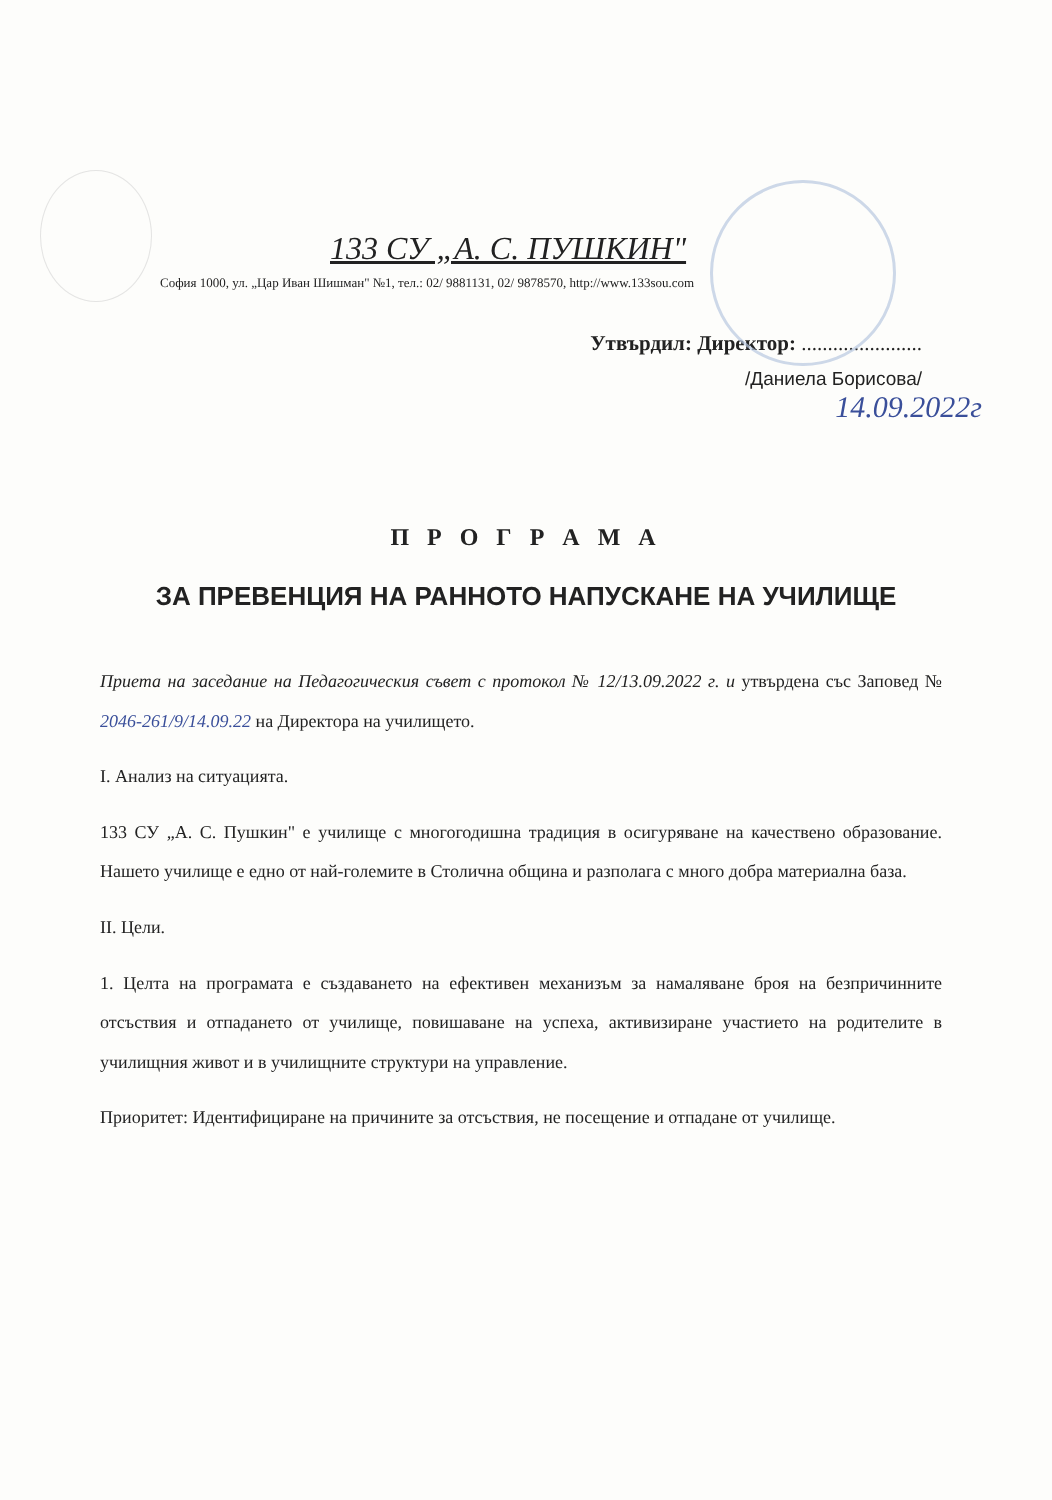133 СУ „А. С. ПУШКИН"
София 1000, ул. „Цар Иван Шишман" №1, тел.: 02/ 9881131, 02/ 9878570, http://www.133sou.com
Утвърдил: Директор: .......................
/Даниела Борисова/
14.09.2022г
П Р О Г Р А М А
ЗА ПРЕВЕНЦИЯ НА РАННОТО НАПУСКАНЕ НА УЧИЛИЩЕ
Приета на заседание на Педагогическия съвет с протокол № 12/13.09.2022 г. и утвърдена със Заповед № 2046-261/9/14.09.22 на Директора на училището.
I. Анализ на ситуацията.
133 СУ „А. С. Пушкин" е училище с многогодишна традиция в осигуряване на качествено образование. Нашето училище е едно от най-големите в Столична община и разполага с много добра материална база.
II. Цели.
1. Целта на програмата е създаването на ефективен механизъм за намаляване броя на безпричинните отсъствия и отпадането от училище, повишаване на успеха, активизиране участието на родителите в училищния живот и в училищните структури на управление.
Приоритет: Идентифициране на причините за отсъствия, не посещение и отпадане от училище.